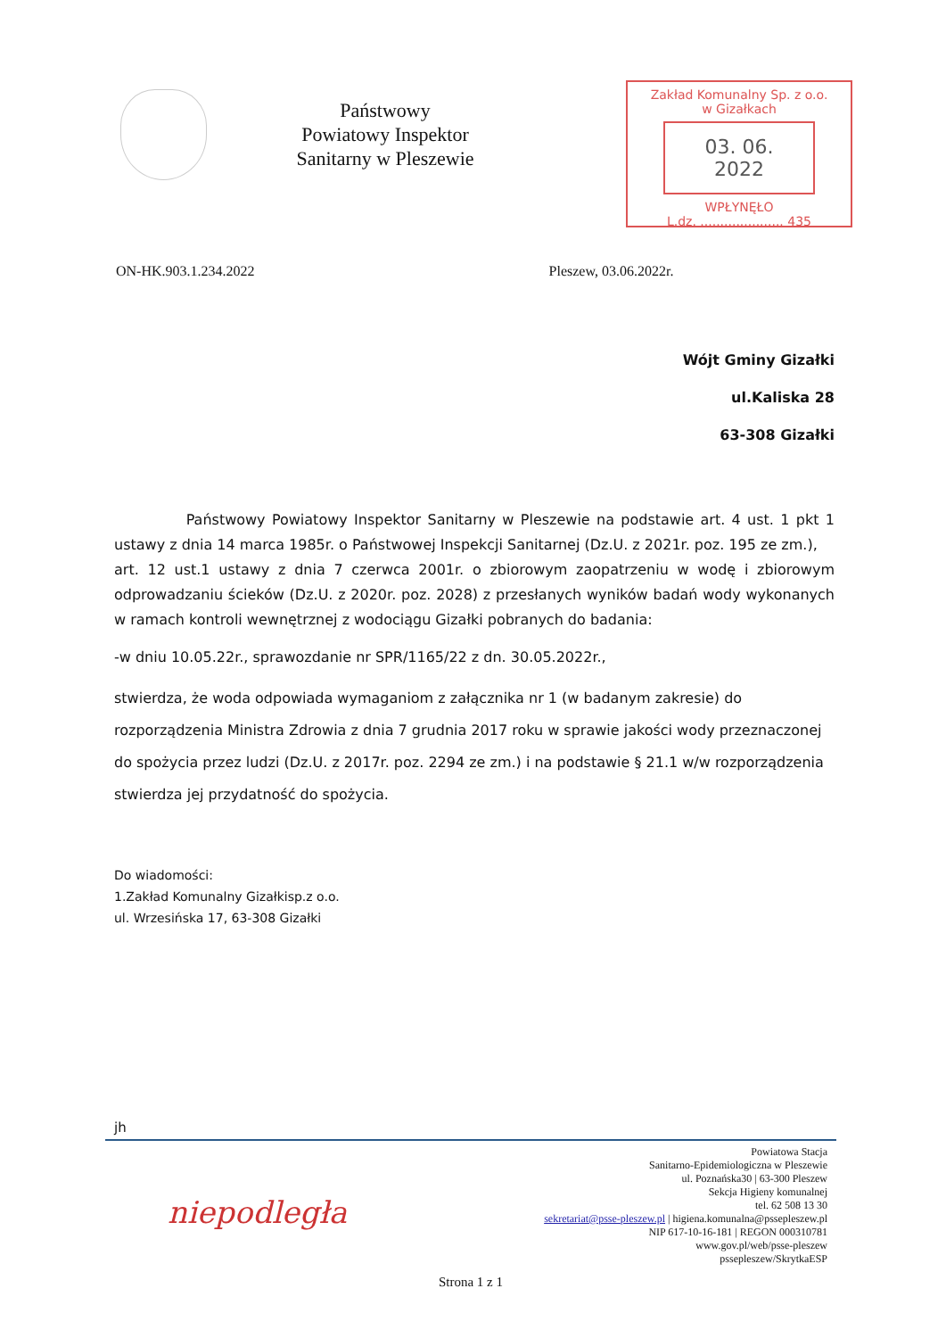Państwowy
Powiatowy Inspektor
Sanitarny w Pleszewie
Zakład Komunalny Sp. z o.o.
w Gizałkach
03. 06. 2022
WPŁYNĘŁO
L.dz. ..................... 435
ON-HK.903.1.234.2022 Pleszew, 03.06.2022r.
Wójt Gminy Gizałki
ul.Kaliska 28
63-308 Gizałki
Państwowy Powiatowy Inspektor Sanitarny w Pleszewie na podstawie art. 4 ust. 1 pkt 1 ustawy z dnia 14 marca 1985r. o Państwowej Inspekcji Sanitarnej (Dz.U. z 2021r. poz. 195 ze zm.),
art. 12 ust.1 ustawy z dnia 7 czerwca 2001r. o zbiorowym zaopatrzeniu w wodę i zbiorowym odprowadzaniu ścieków (Dz.U. z 2020r. poz. 2028) z przesłanych wyników badań wody wykonanych w ramach kontroli wewnętrznej z wodociągu Gizałki pobranych do badania:
-w dniu 10.05.22r., sprawozdanie nr SPR/1165/22 z dn. 30.05.2022r.,
stwierdza, że woda odpowiada wymaganiom z załącznika nr 1 (w badanym zakresie) do rozporządzenia Ministra Zdrowia z dnia 7 grudnia 2017 roku w sprawie jakości wody przeznaczonej do spożycia przez ludzi (Dz.U. z 2017r. poz. 2294 ze zm.) i na podstawie § 21.1 w/w rozporządzenia stwierdza jej przydatność do spożycia.
Do wiadomości:
1.Zakład Komunalny Gizałkisp.z o.o.
ul. Wrzesińska 17, 63-308 Gizałki
jh
niepodległa
Powiatowa Stacja
Sanitarno-Epidemiologiczna w Pleszewie
ul. Poznańska30 | 63-300 Pleszew
Sekcja Higieny komunalnej
tel. 62 508 13 30
sekretariat@psse-pleszew.pl | higiena.komunalna@pssepleszew.pl
NIP 617-10-16-181 | REGON 000310781
www.gov.pl/web/psse-pleszew
pssepleszew/SkrytkaESP
Strona 1 z 1